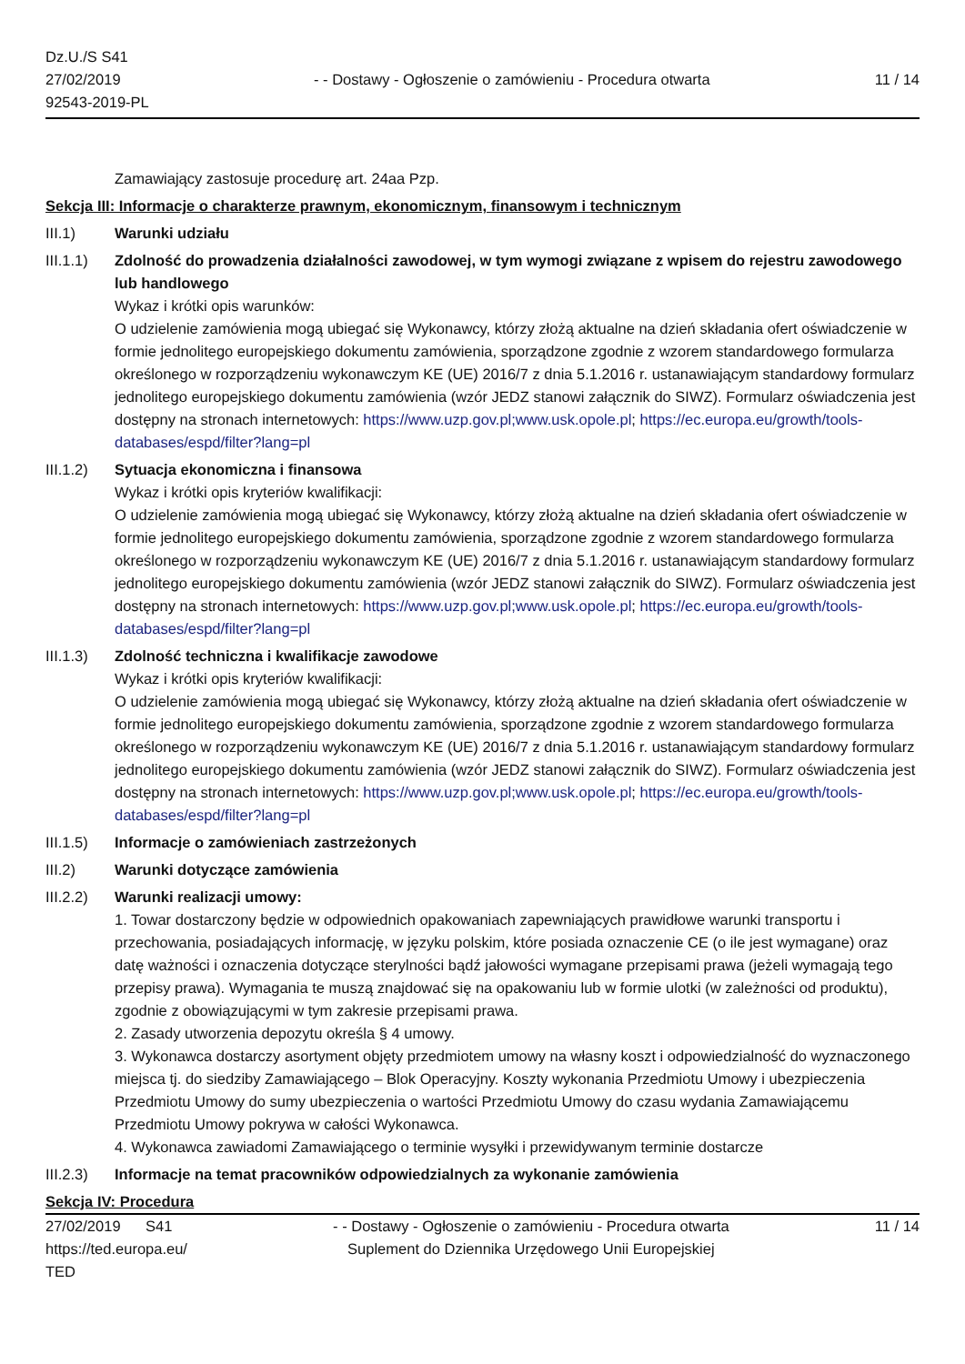Dz.U./S S41
27/02/2019
92543-2019-PL
- - Dostawy - Ogłoszenie o zamówieniu - Procedura otwarta
11 / 14
Zamawiający zastosuje procedurę art. 24aa Pzp.
Sekcja III: Informacje o charakterze prawnym, ekonomicznym, finansowym i technicznym
III.1) Warunki udziału
III.1.1)
Zdolność do prowadzenia działalności zawodowej, w tym wymogi związane z wpisem do rejestru zawodowego lub handlowego
Wykaz i krótki opis warunków:
O udzielenie zamówienia mogą ubiegać się Wykonawcy, którzy złożą aktualne na dzień składania ofert oświadczenie w formie jednolitego europejskiego dokumentu zamówienia, sporządzone zgodnie z wzorem standardowego formularza określonego w rozporządzeniu wykonawczym KE (UE) 2016/7 z dnia 5.1.2016 r. ustanawiającym standardowy formularz jednolitego europejskiego dokumentu zamówienia (wzór JEDZ stanowi załącznik do SIWZ). Formularz oświadczenia jest dostępny na stronach internetowych: https://www.uzp.gov.pl;www.usk.opole.pl; https://ec.europa.eu/growth/tools-databases/espd/filter?lang=pl
III.1.2)
Sytuacja ekonomiczna i finansowa
Wykaz i krótki opis kryteriów kwalifikacji:
O udzielenie zamówienia mogą ubiegać się Wykonawcy, którzy złożą aktualne na dzień składania ofert oświadczenie w formie jednolitego europejskiego dokumentu zamówienia, sporządzone zgodnie z wzorem standardowego formularza określonego w rozporządzeniu wykonawczym KE (UE) 2016/7 z dnia 5.1.2016 r. ustanawiającym standardowy formularz jednolitego europejskiego dokumentu zamówienia (wzór JEDZ stanowi załącznik do SIWZ). Formularz oświadczenia jest dostępny na stronach internetowych: https://www.uzp.gov.pl;www.usk.opole.pl; https://ec.europa.eu/growth/tools-databases/espd/filter?lang=pl
III.1.3)
Zdolność techniczna i kwalifikacje zawodowe
Wykaz i krótki opis kryteriów kwalifikacji:
O udzielenie zamówienia mogą ubiegać się Wykonawcy, którzy złożą aktualne na dzień składania ofert oświadczenie w formie jednolitego europejskiego dokumentu zamówienia, sporządzone zgodnie z wzorem standardowego formularza określonego w rozporządzeniu wykonawczym KE (UE) 2016/7 z dnia 5.1.2016 r. ustanawiającym standardowy formularz jednolitego europejskiego dokumentu zamówienia (wzór JEDZ stanowi załącznik do SIWZ). Formularz oświadczenia jest dostępny na stronach internetowych: https://www.uzp.gov.pl;www.usk.opole.pl; https://ec.europa.eu/growth/tools-databases/espd/filter?lang=pl
III.1.5)
Informacje o zamówieniach zastrzeżonych
III.2) Warunki dotyczące zamówienia
III.2.2)
Warunki realizacji umowy:
1. Towar dostarczony będzie w odpowiednich opakowaniach zapewniających prawidłowe warunki transportu i przechowania, posiadających informację, w języku polskim, które posiada oznaczenie CE (o ile jest wymagane) oraz datę ważności i oznaczenia dotyczące sterylności bądź jałowości wymagane przepisami prawa (jeżeli wymagają tego przepisy prawa). Wymagania te muszą znajdować się na opakowaniu lub w formie ulotki (w zależności od produktu), zgodnie z obowiązującymi w tym zakresie przepisami prawa.
2. Zasady utworzenia depozytu określa § 4 umowy.
3. Wykonawca dostarczy asortyment objęty przedmiotem umowy na własny koszt i odpowiedzialność do wyznaczonego miejsca tj. do siedziby Zamawiającego – Blok Operacyjny. Koszty wykonania Przedmiotu Umowy i ubezpieczenia Przedmiotu Umowy do sumy ubezpieczenia o wartości Przedmiotu Umowy do czasu wydania Zamawiającemu Przedmiotu Umowy pokrywa w całości Wykonawca.
4. Wykonawca zawiadomi Zamawiającego o terminie wysyłki i przewidywanym terminie dostarcze
III.2.3)
Informacje na temat pracowników odpowiedzialnych za wykonanie zamówienia
Sekcja IV: Procedura
27/02/2019 S41
https://ted.europa.eu/
TED
- - Dostawy - Ogłoszenie o zamówieniu - Procedura otwarta
Suplement do Dziennika Urzędowego Unii Europejskiej
11 / 14